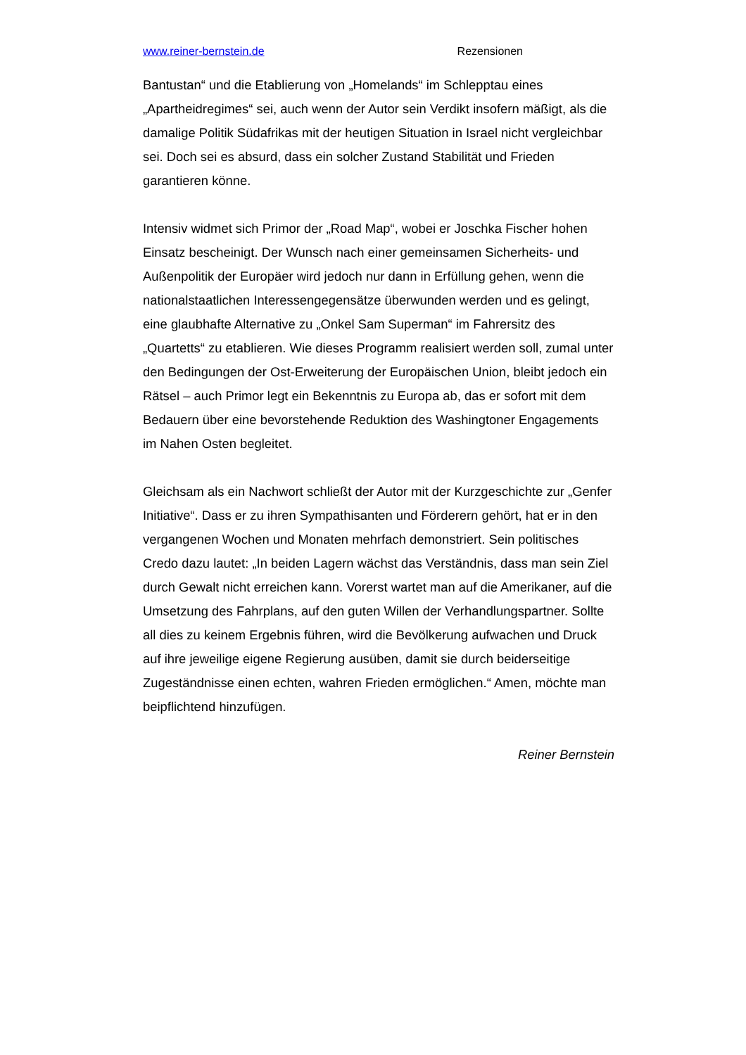www.reiner-bernstein.de Rezensionen
Bantustan“ und die Etablierung von „Homelands“ im Schlepptau eines „Apartheidregimes“ sei, auch wenn der Autor sein Verdikt insofern mäßigt, als die damalige Politik Südafrikas mit der heutigen Situation in Israel nicht vergleichbar sei. Doch sei es absurd, dass ein solcher Zustand Stabilität und Frieden garantieren könne.
Intensiv widmet sich Primor der „Road Map“, wobei er Joschka Fischer hohen Einsatz bescheinigt. Der Wunsch nach einer gemeinsamen Sicherheits- und Außenpolitik der Europäer wird jedoch nur dann in Erfüllung gehen, wenn die nationalstaatlichen Interessengegensätze überwunden werden und es gelingt, eine glaubhafte Alternative zu „Onkel Sam Superman“ im Fahrersitz des „Quartetts“ zu etablieren. Wie dieses Programm realisiert werden soll, zumal unter den Bedingungen der Ost-Erweiterung der Europäischen Union, bleibt jedoch ein Rätsel – auch Primor legt ein Bekenntnis zu Europa ab, das er sofort mit dem Bedauern über eine bevorstehende Reduktion des Washingtoner Engagements im Nahen Osten begleitet.
Gleichsam als ein Nachwort schließt der Autor mit der Kurzgeschichte zur „Genfer Initiative“. Dass er zu ihren Sympathisanten und Förderern gehört, hat er in den vergangenen Wochen und Monaten mehrfach demonstriert. Sein politisches Credo dazu lautet: „In beiden Lagern wächst das Verständnis, dass man sein Ziel durch Gewalt nicht erreichen kann. Vorerst wartet man auf die Amerikaner, auf die Umsetzung des Fahrplans, auf den guten Willen der Verhandlungspartner. Sollte all dies zu keinem Ergebnis führen, wird die Bevölkerung aufwachen und Druck auf ihre jeweilige eigene Regierung ausüben, damit sie durch beiderseitige Zugeständnisse einen echten, wahren Frieden ermöglichen.“ Amen, möchte man beipflichtend hinzufügen.
Reiner Bernstein